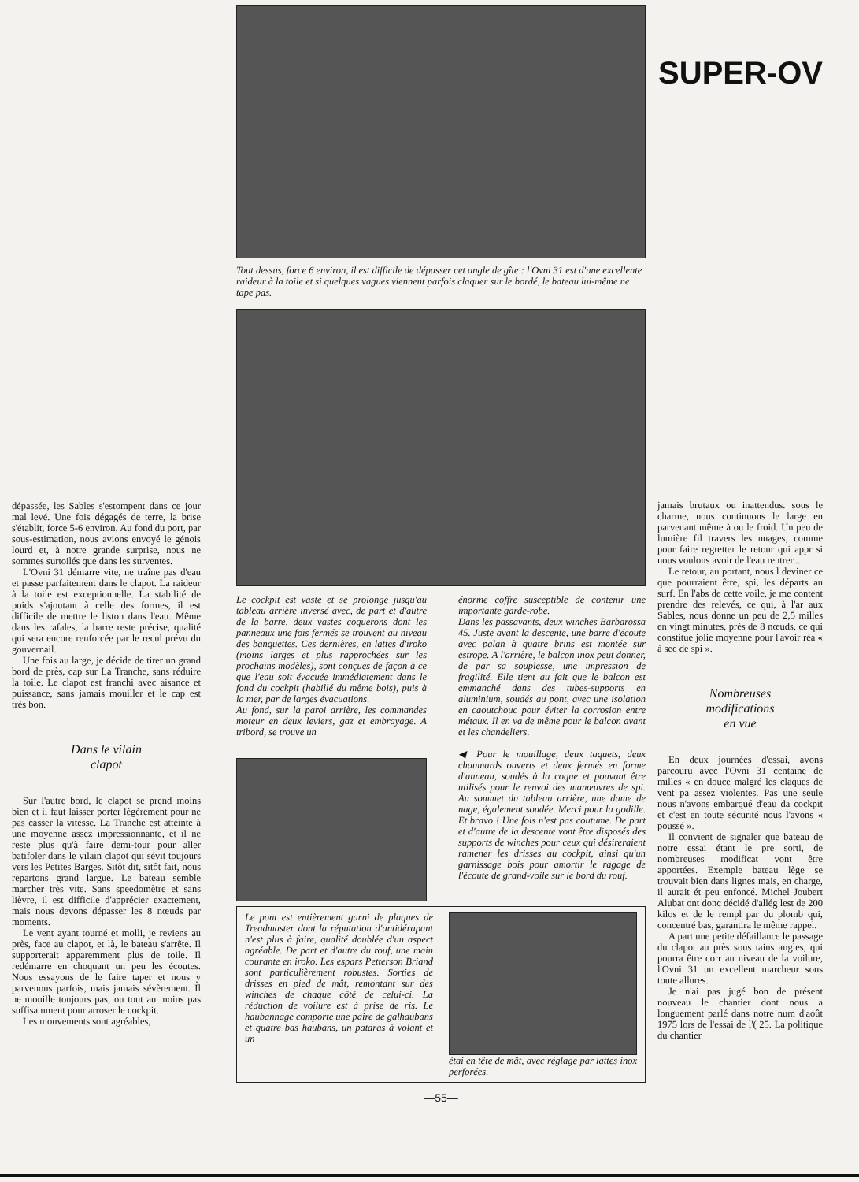dépassée, les Sables s'estompent dans ce jour mal levé. Une fois dégagés de terre, la brise s'établit, force 5-6 environ. Au fond du port, par sous-estimation, nous avions envoyé le génois lourd et, à notre grande surprise, nous ne sommes surtoilés que dans les surventes.
L'Ovni 31 démarre vite, ne traîne pas d'eau et passe parfaitement dans le clapot. La raideur à la toile est exceptionnelle. La stabilité de poids s'ajoutant à celle des formes, il est difficile de mettre le liston dans l'eau. Même dans les rafales, la barre reste précise, qualité qui sera encore renforcée par le recul prévu du gouvernail.
Une fois au large, je décide de tirer un grand bord de près, cap sur La Tranche, sans réduire la toile. Le clapot est franchi avec aisance et puissance, sans jamais mouiller et le cap est très bon.
Dans le vilain
clapot
Sur l'autre bord, le clapot se prend moins bien et il faut laisser porter légèrement pour ne pas casser la vitesse. La Tranche est atteinte à une moyenne assez impressionnante, et il ne reste plus qu'à faire demi-tour pour aller batifoler dans le vilain clapot qui sévit toujours vers les Petites Barges. Sitôt dit, sitôt fait, nous repartons grand largue. Le bateau semble marcher très vite. Sans speedomètre et sans lièvre, il est difficile d'apprécier exactement, mais nous devons dépasser les 8 nœuds par moments.
Le vent ayant tourné et molli, je reviens au près, face au clapot, et là, le bateau s'arrête. Il supporterait apparemment plus de toile. Il redémarre en choquant un peu les écoutes. Nous essayons de le faire taper et nous y parvenons parfois, mais jamais sévèrement. Il ne mouille toujours pas, ou tout au moins pas suffisamment pour arroser le cockpit.
Les mouvements sont agréables,
Tout dessus, force 6 environ, il est difficile de dépasser cet angle de gîte : l'Ovni 31 est d'une excellente raideur à la toile et si quelques vagues viennent parfois claquer sur le bordé, le bateau lui-même ne tape pas.
Le cockpit est vaste et se prolonge jusqu'au tableau arrière inversé avec, de part et d'autre de la barre, deux vastes coquerons dont les panneaux une fois fermés se trouvent au niveau des banquettes. Ces dernières, en lattes d'iroko (moins larges et plus rapprochées sur les prochains modèles), sont conçues de façon à ce que l'eau soit évacuée immédiatement dans le fond du cockpit (habillé du même bois), puis à la mer, par de larges évacuations.
Au fond, sur la paroi arrière, les commandes moteur en deux leviers, gaz et embrayage. A tribord, se trouve un
énorme coffre susceptible de contenir une importante garde-robe.
Dans les passavants, deux winches Barbarossa 45. Juste avant la descente, une barre d'écoute avec palan à quatre brins est montée sur estrope. A l'arrière, le balcon inox peut donner, de par sa souplesse, une impression de fragilité. Elle tient au fait que le balcon est emmanché dans des tubes-supports en aluminium, soudés au pont, avec une isolation en caoutchouc pour éviter la corrosion entre métaux. Il en va de même pour le balcon avant et les chandeliers.
◀ Pour le mouillage, deux taquets, deux chaumards ouverts et deux fermés en forme d'anneau, soudés à la coque et pouvant être utilisés pour le renvoi des manœuvres de spi. Au sommet du tableau arrière, une dame de nage, également soudée. Merci pour la godille. Et bravo ! Une fois n'est pas coutume. De part et d'autre de la descente vont être disposés des supports de winches pour ceux qui désireraient ramener les drisses au cockpit, ainsi qu'un garnissage bois pour amortir le ragage de l'écoute de grand-voile sur le bord du rouf.
Le pont est entièrement garni de plaques de Treadmaster dont la réputation d'antidérapant n'est plus à faire, qualité doublée d'un aspect agréable. De part et d'autre du rouf, une main courante en iroko. Les espars Petterson Briand sont particulièrement robustes. Sorties de drisses en pied de mât, remontant sur des winches de chaque côté de celui-ci. La réduction de voilure est à prise de ris. Le haubannage comporte une paire de galhaubans et quatre bas haubans, un pataras à volant et un
étai en tête de mât, avec réglage par lattes inox perforées.
—55—
SUPER-OV
jamais brutaux ou inattendus. sous le charme, nous continuons le large en parvenant même à ou le froid. Un peu de lumière fil travers les nuages, comme pour faire regretter le retour qui appr si nous voulons avoir de l'eau rentrer...
Le retour, au portant, nous l deviner ce que pourraient être, spi, les départs au surf. En l'abs de cette voile, je me content prendre des relevés, ce qui, à l'ar aux Sables, nous donne un peu de 2,5 milles en vingt minutes, près de 8 nœuds, ce qui constitue jolie moyenne pour l'avoir réa « à sec de spi ».
Nombreuses
modifications
en vue
En deux journées d'essai, avons parcouru avec l'Ovni 31 centaine de milles « en douce malgré les claques de vent pa assez violentes. Pas une seule nous n'avons embarqué d'eau da cockpit et c'est en toute sécurité nous l'avons « poussé ».
Il convient de signaler que bateau de notre essai étant le pre sorti, de nombreuses modificat vont être apportées. Exemple bateau lège se trouvait bien dans lignes mais, en charge, il aurait ét peu enfoncé. Michel Joubert Alubat ont donc décidé d'allég lest de 200 kilos et de le rempl par du plomb qui, concentré bas, garantira le même rappel.
A part une petite défaillance le passage du clapot au près sous tains angles, qui pourra être corr au niveau de la voilure, l'Ovni 31 un excellent marcheur sous toute allures.
Je n'ai pas jugé bon de présent nouveau le chantier dont nous a longuement parlé dans notre num d'août 1975 lors de l'essai de l'( 25. La politique du chantier